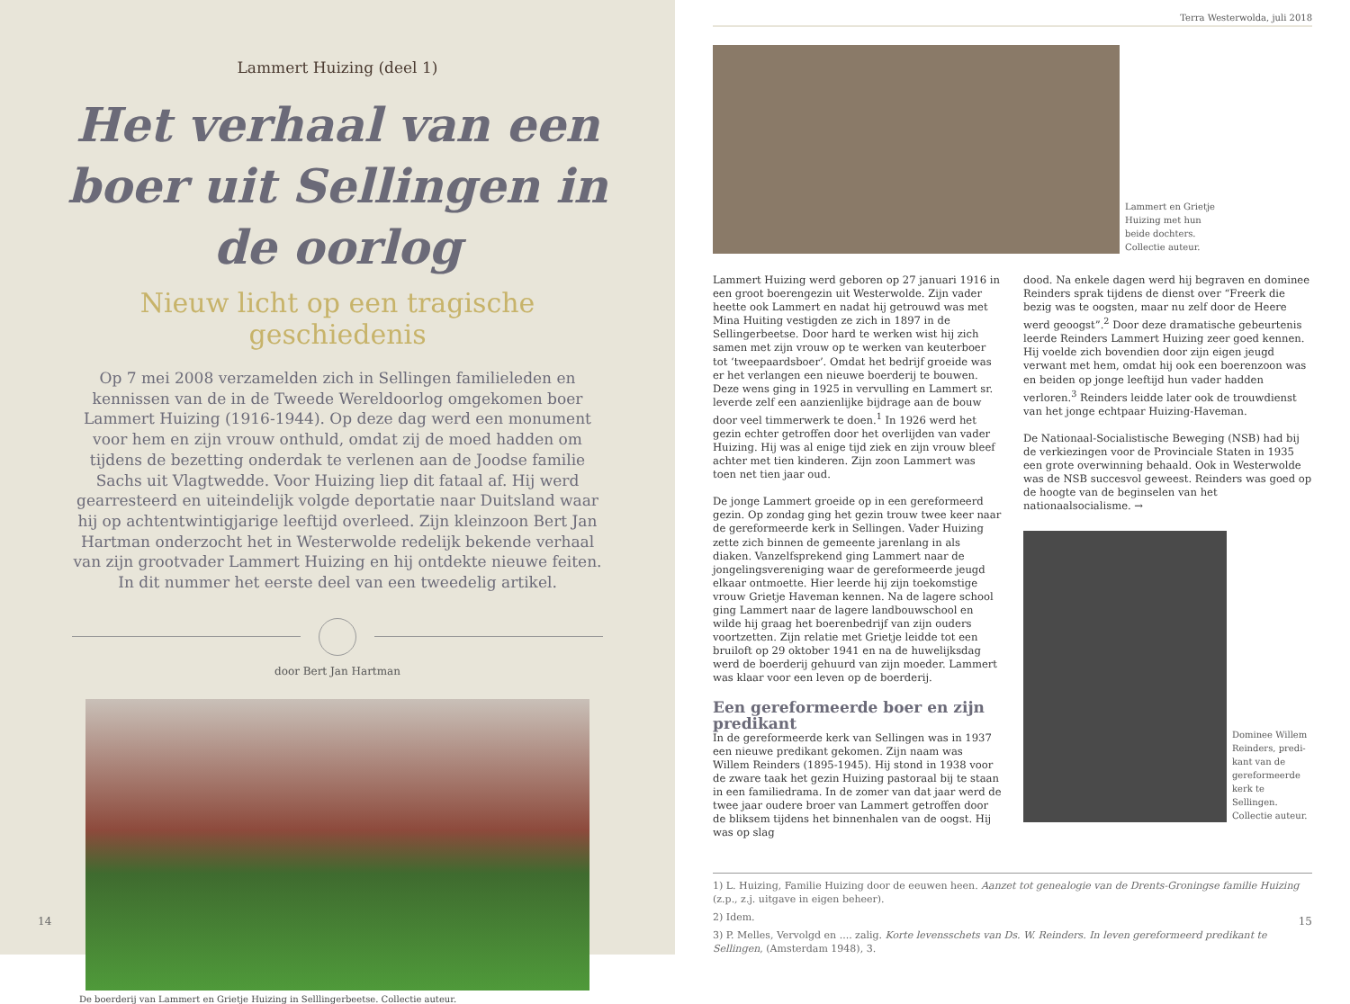Lammert Huizing (deel 1)
Het verhaal van een boer uit Sellingen in de oorlog
Nieuw licht op een tragische geschiedenis
Op 7 mei 2008 verzamelden zich in Sellingen familieleden en kennissen van de in de Tweede Wereldoorlog omgekomen boer Lammert Huizing (1916-1944). Op deze dag werd een monument voor hem en zijn vrouw onthuld, omdat zij de moed hadden om tijdens de bezetting onderdak te verlenen aan de Joodse familie Sachs uit Vlagtwedde. Voor Huizing liep dit fataal af. Hij werd gearresteerd en uiteindelijk volgde deportatie naar Duitsland waar hij op achtentwintigjarige leeftijd overleed. Zijn kleinzoon Bert Jan Hartman onderzocht het in Westerwolde redelijk bekende verhaal van zijn grootvader Lammert Huizing en hij ontdekte nieuwe feiten. In dit nummer het eerste deel van een tweedelig artikel.
door Bert Jan Hartman
De boerderij van Lammert en Grietje Huizing in Selllingerbeetse. Collectie auteur.
14
Terra Westerwolda, juli 2018
Lammert en Grietje
Huizing met hun
beide dochters.
Collectie auteur.
Lammert Huizing werd geboren op 27 januari 1916 in een groot boerengezin uit Westerwolde. Zijn vader heette ook Lammert en nadat hij getrouwd was met Mina Huiting vestigden ze zich in 1897 in de Sellingerbeetse. Door hard te werken wist hij zich samen met zijn vrouw op te werken van keuterboer tot ‘tweepaardsboer’. Omdat het bedrijf groeide was er het verlangen een nieuwe boerderij te bouwen. Deze wens ging in 1925 in vervulling en Lammert sr. leverde zelf een aanzienlijke bijdrage aan de bouw door veel timmerwerk te doen.<sup>1</sup> In 1926 werd het gezin echter getroffen door het overlijden van vader Huizing. Hij was al enige tijd ziek en zijn vrouw bleef achter met tien kinderen. Zijn zoon Lammert was toen net tien jaar oud.
De jonge Lammert groeide op in een gereformeerd gezin. Op zondag ging het gezin trouw twee keer naar de gereformeerde kerk in Sellingen. Vader Huizing zette zich binnen de gemeente jarenlang in als diaken. Vanzelfsprekend ging Lammert naar de jongelingsvereniging waar de gereformeerde jeugd elkaar ontmoette. Hier leerde hij zijn toekomstige vrouw Grietje Haveman kennen. Na de lagere school ging Lammert naar de lagere landbouwschool en wilde hij graag het boerenbedrijf van zijn ouders voortzetten. Zijn relatie met Grietje leidde tot een bruiloft op 29 oktober 1941 en na de huwelijksdag werd de boerderij gehuurd van zijn moeder. Lammert was klaar voor een leven op de boerderij.
Een gereformeerde boer en zijn predikant
In de gereformeerde kerk van Sellingen was in 1937 een nieuwe predikant gekomen. Zijn naam was Willem Reinders (1895-1945). Hij stond in 1938 voor de zware taak het gezin Huizing pastoraal bij te staan in een familiedrama. In de zomer van dat jaar werd de twee jaar oudere broer van Lammert getroffen door de bliksem tijdens het binnenhalen van de oogst. Hij was op slag
dood. Na enkele dagen werd hij begraven en dominee Reinders sprak tijdens de dienst over “Freerk die bezig was te oogsten, maar nu zelf door de Heere werd geoogst”.<sup>2</sup> Door deze dramatische gebeurtenis leerde Reinders Lammert Huizing zeer goed kennen. Hij voelde zich bovendien door zijn eigen jeugd verwant met hem, omdat hij ook een boerenzoon was en beiden op jonge leeftijd hun vader hadden verloren.<sup>3</sup> Reinders leidde later ook de trouwdienst van het jonge echtpaar Huizing-Haveman.
De Nationaal-Socialistische Beweging (NSB) had bij de verkiezingen voor de Provinciale Staten in 1935 een grote overwinning behaald. Ook in Westerwolde was de NSB succesvol geweest. Reinders was goed op de hoogte van de beginselen van het nationaalsocialisme. →
Dominee Willem
Reinders, predi-
kant van de
gereformeerde
kerk te Sellingen.
Collectie auteur.
1) L. Huizing, Familie Huizing door de eeuwen heen. Aanzet tot genealogie van de Drents-Groningse familie Huizing (z.p., z.j. uitgave in eigen beheer).
2) Idem.
3) P. Melles, Vervolgd en .... zalig. Korte levensschets van Ds. W. Reinders. In leven gereformeerd predikant te Sellingen, (Amsterdam 1948), 3.
15